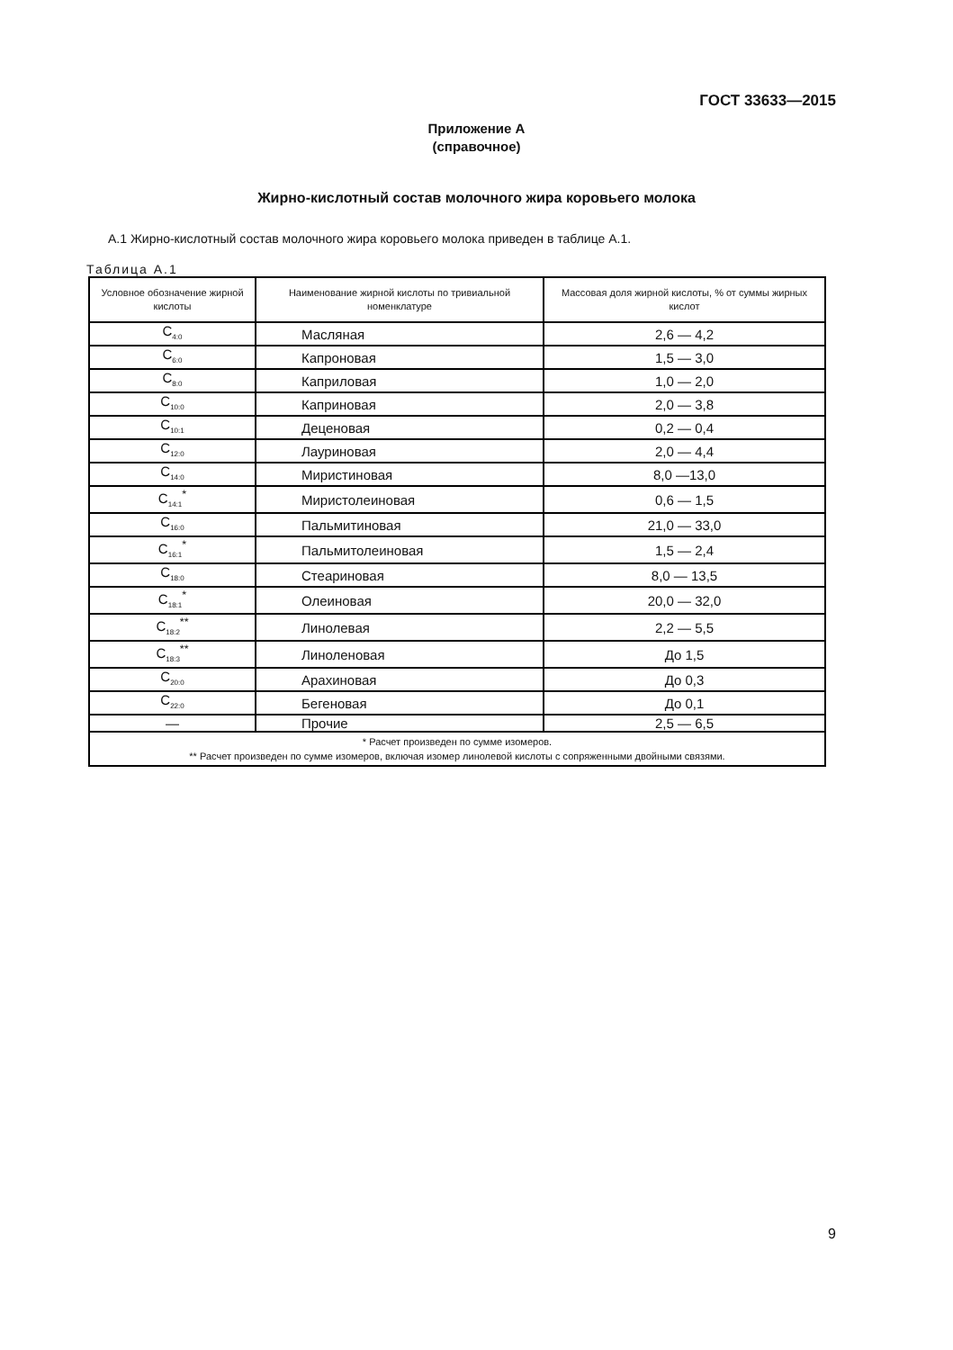ГОСТ 33633—2015
Приложение А
(справочное)
Жирно-кислотный состав молочного жира коровьего молока
А.1 Жирно-кислотный состав молочного жира коровьего молока приведен в таблице А.1.
Таблица А.1
| Условное обозначение жирной кислоты | Наименование жирной кислоты по тривиальной номенклатуре | Массовая доля жирной кислоты, % от суммы жирных кислот |
| --- | --- | --- |
| C<sub>4:0</sub> | Масляная | 2,6 — 4,2 |
| C<sub>6:0</sub> | Капроновая | 1,5 — 3,0 |
| C<sub>8:0</sub> | Каприловая | 1,0 — 2,0 |
| C<sub>10:0</sub> | Каприновая | 2,0 — 3,8 |
| C<sub>10:1</sub> | Деценовая | 0,2 — 0,4 |
| C<sub>12:0</sub> | Лауриновая | 2,0 — 4,4 |
| C<sub>14:0</sub> | Миристиновая | 8,0 —13,0 |
| C<sub>14:1</sub><sup>*</sup> | Миристолеиновая | 0,6 — 1,5 |
| C<sub>16:0</sub> | Пальмитиновая | 21,0 — 33,0 |
| C<sub>16:1</sub><sup>*</sup> | Пальмитолеиновая | 1,5 — 2,4 |
| C<sub>18:0</sub> | Стеариновая | 8,0 — 13,5 |
| C<sub>18:1</sub><sup>*</sup> | Олеиновая | 20,0 — 32,0 |
| C<sub>18:2</sub><sup>**</sup> | Линолевая | 2,2 — 5,5 |
| C<sub>18:3</sub><sup>**</sup> | Линоленовая | До 1,5 |
| C<sub>20:0</sub> | Арахиновая | До 0,3 |
| C<sub>22:0</sub> | Бегеновая | До 0,1 |
| — | Прочие | 2,5 — 6,5 |
| * Расчет произведен по сумме изомеров. ** Расчет произведен по сумме изомеров, включая изомер линолевой кислоты с сопряженными двойными связями. | | |
9